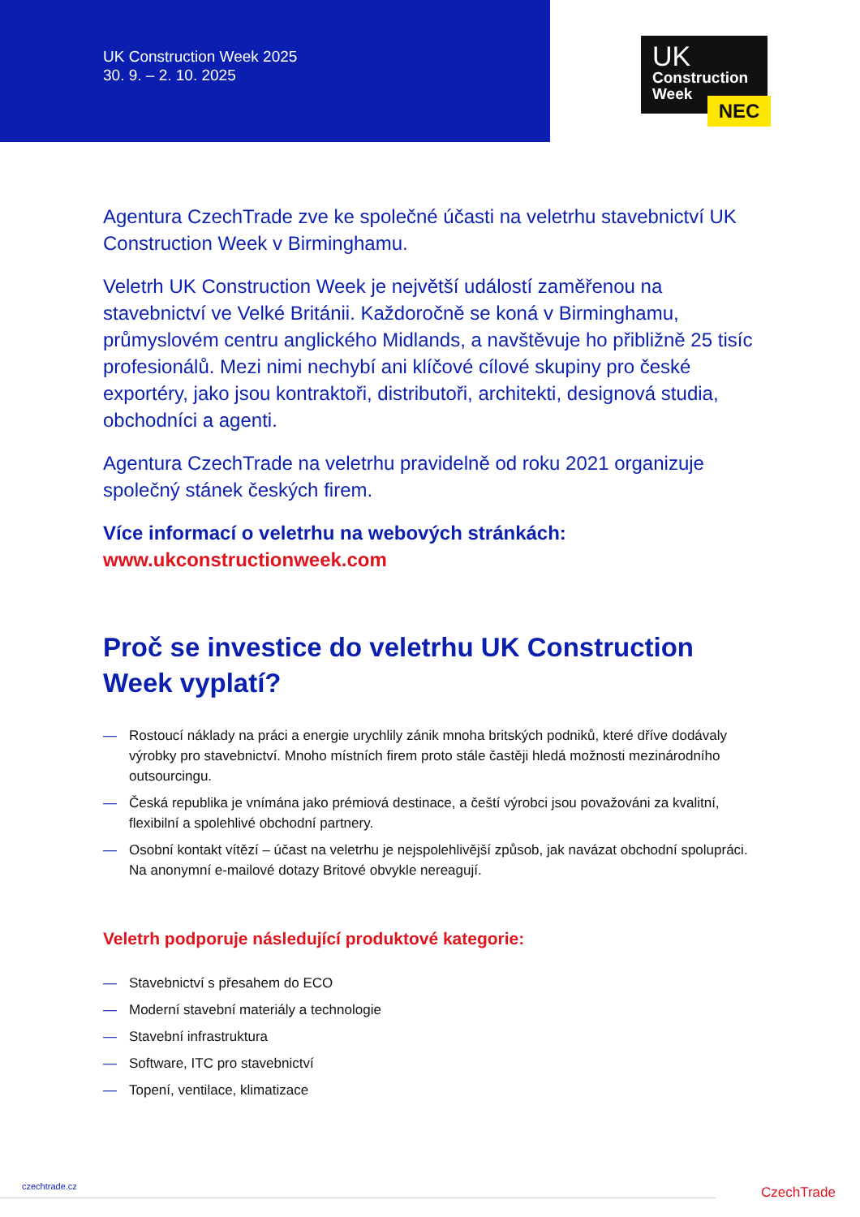UK Construction Week 2025
30. 9. – 2. 10. 2025
UK
Construction
Week
NEC
Agentura CzechTrade zve ke společné účasti na veletrhu stavebnictví UK Construction Week v Birminghamu.
Veletrh UK Construction Week je největší událostí zaměřenou na stavebnictví ve Velké Británii. Každoročně se koná v Birminghamu, průmyslovém centru anglického Midlands, a navštěvuje ho přibližně 25 tisíc profesionálů. Mezi nimi nechybí ani klíčové cílové skupiny pro české exportéry, jako jsou kontraktoři, distributoři, architekti, designová studia, obchodníci a agenti.
Agentura CzechTrade na veletrhu pravidelně od roku 2021 organizuje společný stánek českých firem.
Více informací o veletrhu na webových stránkách:
www.ukconstructionweek.com
Proč se investice do veletrhu UK Construction Week vyplatí?
— Rostoucí náklady na práci a energie urychlily zánik mnoha britských podniků, které dříve dodávaly výrobky pro stavebnictví. Mnoho místních firem proto stále častěji hledá možnosti mezinárodního outsourcingu.
— Česká republika je vnímána jako prémiová destinace, a čeští výrobci jsou považováni za kvalitní, flexibilní a spolehlivé obchodní partnery.
— Osobní kontakt vítězí – účast na veletrhu je nejspolehlivější způsob, jak navázat obchodní spolupráci. Na anonymní e-mailové dotazy Britové obvykle nereagují.
Veletrh podporuje následující produktové kategorie:
— Stavebnictví s přesahem do ECO
— Moderní stavební materiály a technologie
— Stavební infrastruktura
— Software, ITC pro stavebnictví
— Topení, ventilace, klimatizace
czechtrade.cz CzechTrade